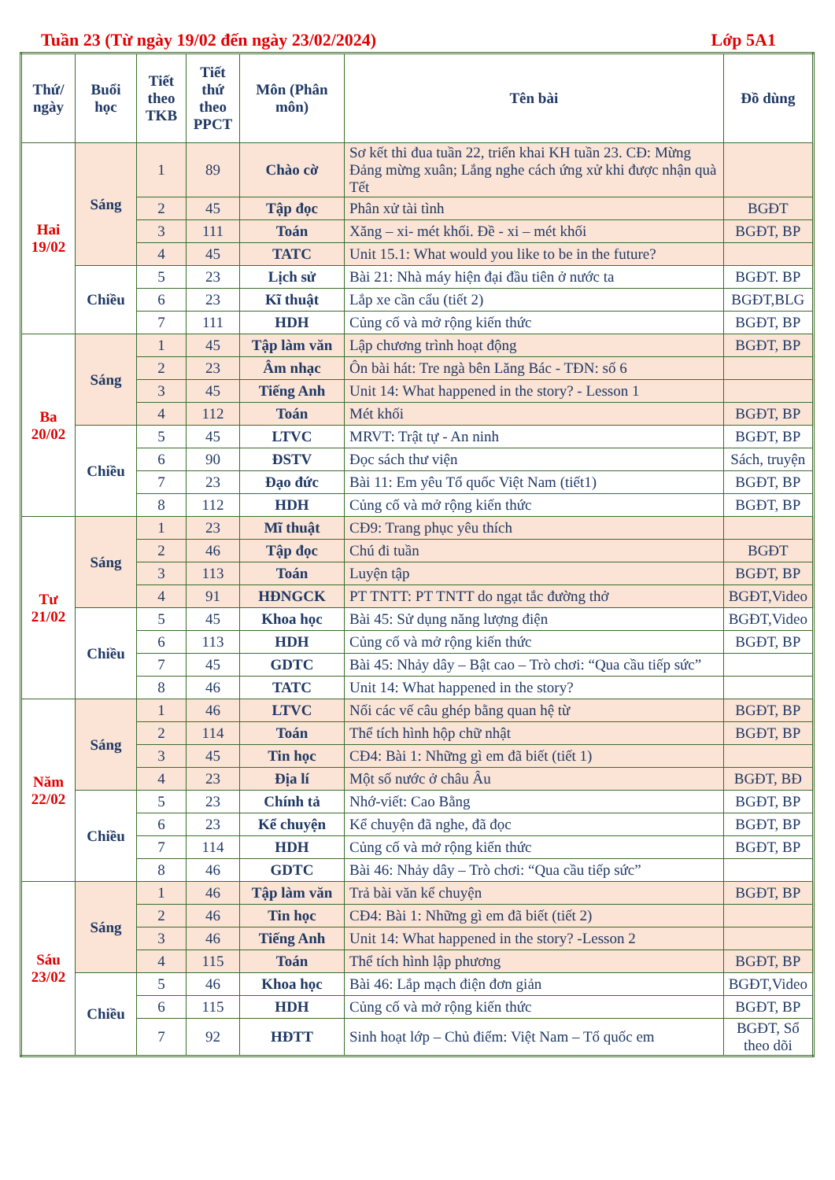Tuần 23 (Từ ngày 19/02 đến ngày 23/02/2024) Lớp 5A1
| Thứ/ ngày | Buổi học | Tiết theo TKB | Tiết thứ theo PPCT | Môn (Phân môn) | Tên bài | Đồ dùng |
| --- | --- | --- | --- | --- | --- | --- |
| Hai 19/02 | Sáng | 1 | 89 | Chào cờ | Sơ kết thi đua tuần 22, triển khai KH tuần 23. CĐ: Mừng Đảng mừng xuân; Lắng nghe cách ứng xử khi được nhận quà Tết | |
| | | 2 | 45 | Tập đọc | Phân xử tài tình | BGĐT |
| | | 3 | 111 | Toán | Xăng – xi- mét khối. Đề - xi – mét khối | BGĐT, BP |
| | | 4 | 45 | TATC | Unit 15.1: What would you like to be in the future? | |
| | Chiều | 5 | 23 | Lịch sử | Bài 21: Nhà máy hiện đại đầu tiên ở nước ta | BGĐT. BP |
| | | 6 | 23 | Kĩ thuật | Lắp xe cần cẩu (tiết 2) | BGĐT,BLG |
| | | 7 | 111 | HDH | Củng cố và mở rộng kiến thức | BGĐT, BP |
| Ba 20/02 | Sáng | 1 | 45 | Tập làm văn | Lập chương trình hoạt động | BGĐT, BP |
| | | 2 | 23 | Âm nhạc | Ôn bài hát: Tre ngà bên Lăng Bác - TĐN: số 6 | |
| | | 3 | 45 | Tiếng Anh | Unit 14: What happened in the story? - Lesson 1 | |
| | | 4 | 112 | Toán | Mét khối | BGĐT, BP |
| | Chiều | 5 | 45 | LTVC | MRVT: Trật tự - An ninh | BGĐT, BP |
| | | 6 | 90 | ĐSTV | Đọc sách thư viện | Sách, truyện |
| | | 7 | 23 | Đạo đức | Bài 11: Em yêu Tổ quốc Việt Nam (tiết1) | BGĐT, BP |
| | | 8 | 112 | HDH | Củng cố và mở rộng kiến thức | BGĐT, BP |
| Tư 21/02 | Sáng | 1 | 23 | Mĩ thuật | CĐ9: Trang phục yêu thích | |
| | | 2 | 46 | Tập đọc | Chú đi tuần | BGĐT |
| | | 3 | 113 | Toán | Luyện tập | BGĐT, BP |
| | | 4 | 91 | HĐNGCK | PT TNTT: PT TNTT do ngạt tắc đường thở | BGĐT,Video |
| | Chiều | 5 | 45 | Khoa học | Bài 45: Sử dụng năng lượng điện | BGĐT,Video |
| | | 6 | 113 | HDH | Củng cố và mở rộng kiến thức | BGĐT, BP |
| | | 7 | 45 | GDTC | Bài 45: Nhảy dây – Bật cao – Trò chơi: “Qua cầu tiếp sức” | |
| | | 8 | 46 | TATC | Unit 14: What happened in the story? | |
| Năm 22/02 | Sáng | 1 | 46 | LTVC | Nối các vế câu ghép bằng quan hệ từ | BGĐT, BP |
| | | 2 | 114 | Toán | Thể tích hình hộp chữ nhật | BGĐT, BP |
| | | 3 | 45 | Tin học | CĐ4: Bài 1: Những gì em đã biết (tiết 1) | |
| | | 4 | 23 | Địa lí | Một số nước ở châu Âu | BGĐT, BĐ |
| | Chiều | 5 | 23 | Chính tả | Nhớ-viết: Cao Bằng | BGĐT, BP |
| | | 6 | 23 | Kể chuyện | Kể chuyện đã nghe, đã đọc | BGĐT, BP |
| | | 7 | 114 | HDH | Củng cố và mở rộng kiến thức | BGĐT, BP |
| | | 8 | 46 | GDTC | Bài 46: Nhảy dây – Trò chơi: “Qua cầu tiếp sức” | |
| Sáu 23/02 | Sáng | 1 | 46 | Tập làm văn | Trả bài văn kể chuyện | BGĐT, BP |
| | | 2 | 46 | Tin học | CĐ4: Bài 1: Những gì em đã biết (tiết 2) | |
| | | 3 | 46 | Tiếng Anh | Unit 14: What happened in the story? -Lesson 2 | |
| | | 4 | 115 | Toán | Thể tích hình lập phương | BGĐT, BP |
| | Chiều | 5 | 46 | Khoa học | Bài 46: Lắp mạch điện đơn giản | BGĐT,Video |
| | | 6 | 115 | HDH | Củng cố và mở rộng kiến thức | BGĐT, BP |
| | | 7 | 92 | HĐTT | Sinh hoạt lớp – Chủ điểm: Việt Nam – Tổ quốc em | BGĐT, Sổ theo dõi |